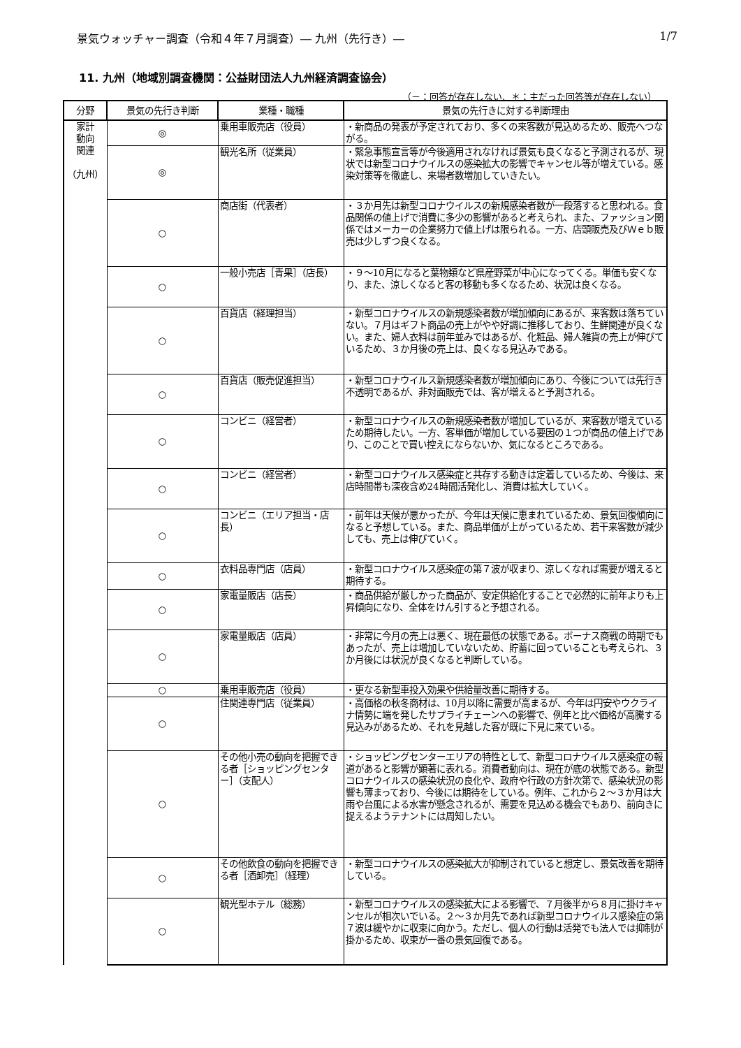景気ウォッチャー調査（令和４年７月調査）― 九州（先行き）― 1/7
11. 九州（地域別調査機関：公益財団法人九州経済調査協会）
（－：回答が存在しない、＊：主だった回答等が存在しない）
| 分野 | 景気の先行き判断 | 業種・職種 | 景気の先行きに対する判断理由 |
| --- | --- | --- | --- |
| 家計 動向 関連 （九州） | ◎ | 乗用車販売店（役員） | ・新商品の発表が予定されており、多くの来客数が見込めるため、販売へつながる。 |
| | ◎ | 観光名所（従業員） | ・緊急事態宣言等が今後適用されなければ景気も良くなると予測されるが、現状では新型コロナウイルスの感染拡大の影響でキャンセル等が増えている。感染対策等を徹底し、来場者数増加していきたい。 |
| | ○ | 商店街（代表者） | ・３か月先は新型コロナウイルスの新規感染者数が一段落すると思われる。食品関係の値上げで消費に多少の影響があると考えられ、また、ファッション関係ではメーカーの企業努力で値上げは限られる。一方、店頭販売及びＷｅｂ販売は少しずつ良くなる。 |
| | ○ | 一般小売店［青果］（店長） | ・９～10月になると葉物類など県産野菜が中心になってくる。単価も安くなり、また、涼しくなると客の移動も多くなるため、状況は良くなる。 |
| | ○ | 百貨店（経理担当） | ・新型コロナウイルスの新規感染者数が増加傾向にあるが、来客数は落ちていない。７月はギフト商品の売上がやや好調に推移しており、生鮮関連が良くない。また、婦人衣料は前年並みではあるが、化粧品、婦人雑貨の売上が伸びているため、３か月後の売上は、良くなる見込みである。 |
| | ○ | 百貨店（販売促進担当） | ・新型コロナウイルス新規感染者数が増加傾向にあり、今後については先行き不透明であるが、非対面販売では、客が増えると予測される。 |
| | ○ | コンビニ（経営者） | ・新型コロナウイルスの新規感染者数が増加しているが、来客数が増えているため期待したい。一方、客単価が増加している要因の１つが商品の値上げであり、このことで買い控えにならないか、気になるところである。 |
| | ○ | コンビニ（経営者） | ・新型コロナウイルス感染症と共存する動きは定着しているため、今後は、来店時間帯も深夜含め24時間活発化し、消費は拡大していく。 |
| | ○ | コンビニ（エリア担当・店長） | ・前年は天候が悪かったが、今年は天候に恵まれているため、景気回復傾向になると予想している。また、商品単価が上がっているため、若干来客数が減少しても、売上は伸びていく。 |
| | ○ | 衣料品専門店（店員） | ・新型コロナウイルス感染症の第７波が収まり、涼しくなれば需要が増えると期待する。 |
| | ○ | 家電量販店（店長） | ・商品供給が厳しかった商品が、安定供給化することで必然的に前年よりも上昇傾向になり、全体をけん引すると予想される。 |
| | ○ | 家電量販店（店員） | ・非常に今月の売上は悪く、現在最低の状態である。ボーナス商戦の時期でもあったが、売上は増加していないため、貯蓄に回っていることも考えられ、３か月後には状況が良くなると判断している。 |
| | ○ | 乗用車販売店（役員） | ・更なる新型車投入効果や供給量改善に期待する。 |
| | ○ | 住関連専門店（従業員） | ・高価格の秋冬商材は、10月以降に需要が高まるが、今年は円安やウクライナ情勢に端を発したサプライチェーンへの影響で、例年と比べ価格が高騰する見込みがあるため、それを見越した客が既に下見に来ている。 |
| | ○ | その他小売の動向を把握できる者［ショッピングセンター］（支配人） | ・ショッピングセンターエリアの特性として、新型コロナウイルス感染症の報道があると影響が顕著に表れる。消費者動向は、現在が底の状態である。新型コロナウイルスの感染状況の良化や、政府や行政の方針次第で、感染状況の影響も薄まっており、今後には期待をしている。例年、これから２～３か月は大雨や台風による水害が懸念されるが、需要を見込める機会でもあり、前向きに捉えるようテナントには周知したい。 |
| | ○ | その他飲食の動向を把握できる者［酒卸売］（経理） | ・新型コロナウイルスの感染拡大が抑制されていると想定し、景気改善を期待している。 |
| | ○ | 観光型ホテル（総務） | ・新型コロナウイルスの感染拡大による影響で、７月後半から８月に掛けキャンセルが相次いでいる。２～３か月先であれば新型コロナウイルス感染症の第７波は緩やかに収束に向かう。ただし、個人の行動は活発でも法人では抑制が掛かるため、収束が一番の景気回復である。 |